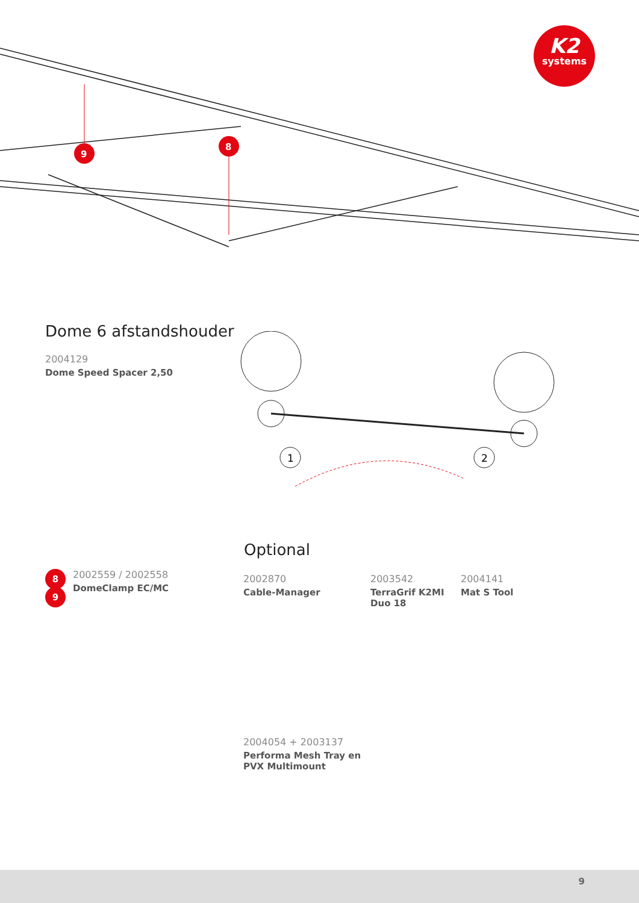K2
systems
9
8
Dome 6 afstandshouder
2004129
Dome Speed Spacer 2,50
1
2
Optional
8
9
2002559 / 2002558
DomeClamp EC/MC
2002870
Cable-Manager
2003542
TerraGrif K2MI
Duo 18
2004141
Mat S Tool
2004054 + 2003137
Performa Mesh Tray en
PVX Multimount
9